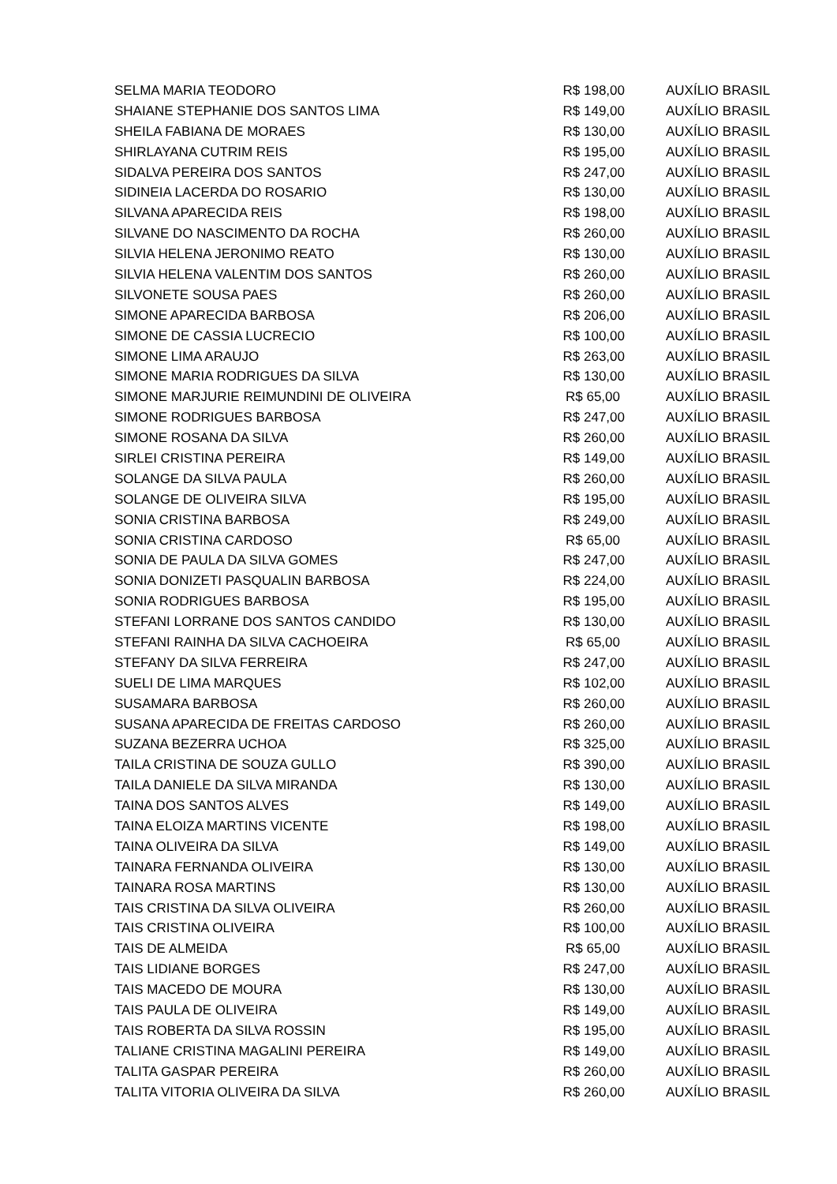| SELMA MARIA TEODORO | R$ 198,00 | AUXÍLIO BRASIL |
| SHAIANE STEPHANIE DOS SANTOS LIMA | R$ 149,00 | AUXÍLIO BRASIL |
| SHEILA FABIANA DE MORAES | R$ 130,00 | AUXÍLIO BRASIL |
| SHIRLAYANA CUTRIM REIS | R$ 195,00 | AUXÍLIO BRASIL |
| SIDALVA PEREIRA DOS SANTOS | R$ 247,00 | AUXÍLIO BRASIL |
| SIDINEIA LACERDA DO ROSARIO | R$ 130,00 | AUXÍLIO BRASIL |
| SILVANA APARECIDA REIS | R$ 198,00 | AUXÍLIO BRASIL |
| SILVANE DO NASCIMENTO DA ROCHA | R$ 260,00 | AUXÍLIO BRASIL |
| SILVIA HELENA JERONIMO REATO | R$ 130,00 | AUXÍLIO BRASIL |
| SILVIA HELENA VALENTIM DOS SANTOS | R$ 260,00 | AUXÍLIO BRASIL |
| SILVONETE SOUSA PAES | R$ 260,00 | AUXÍLIO BRASIL |
| SIMONE APARECIDA BARBOSA | R$ 206,00 | AUXÍLIO BRASIL |
| SIMONE DE CASSIA LUCRECIO | R$ 100,00 | AUXÍLIO BRASIL |
| SIMONE LIMA ARAUJO | R$ 263,00 | AUXÍLIO BRASIL |
| SIMONE MARIA RODRIGUES DA SILVA | R$ 130,00 | AUXÍLIO BRASIL |
| SIMONE MARJURIE REIMUNDINI DE OLIVEIRA | R$ 65,00 | AUXÍLIO BRASIL |
| SIMONE RODRIGUES BARBOSA | R$ 247,00 | AUXÍLIO BRASIL |
| SIMONE ROSANA DA SILVA | R$ 260,00 | AUXÍLIO BRASIL |
| SIRLEI CRISTINA PEREIRA | R$ 149,00 | AUXÍLIO BRASIL |
| SOLANGE DA SILVA PAULA | R$ 260,00 | AUXÍLIO BRASIL |
| SOLANGE DE OLIVEIRA SILVA | R$ 195,00 | AUXÍLIO BRASIL |
| SONIA CRISTINA BARBOSA | R$ 249,00 | AUXÍLIO BRASIL |
| SONIA CRISTINA CARDOSO | R$ 65,00 | AUXÍLIO BRASIL |
| SONIA DE PAULA DA SILVA GOMES | R$ 247,00 | AUXÍLIO BRASIL |
| SONIA DONIZETI PASQUALIN BARBOSA | R$ 224,00 | AUXÍLIO BRASIL |
| SONIA RODRIGUES BARBOSA | R$ 195,00 | AUXÍLIO BRASIL |
| STEFANI LORRANE DOS SANTOS CANDIDO | R$ 130,00 | AUXÍLIO BRASIL |
| STEFANI RAINHA DA SILVA CACHOEIRA | R$ 65,00 | AUXÍLIO BRASIL |
| STEFANY DA SILVA FERREIRA | R$ 247,00 | AUXÍLIO BRASIL |
| SUELI DE LIMA MARQUES | R$ 102,00 | AUXÍLIO BRASIL |
| SUSAMARA BARBOSA | R$ 260,00 | AUXÍLIO BRASIL |
| SUSANA APARECIDA DE FREITAS CARDOSO | R$ 260,00 | AUXÍLIO BRASIL |
| SUZANA BEZERRA UCHOA | R$ 325,00 | AUXÍLIO BRASIL |
| TAILA CRISTINA DE SOUZA GULLO | R$ 390,00 | AUXÍLIO BRASIL |
| TAILA DANIELE DA SILVA MIRANDA | R$ 130,00 | AUXÍLIO BRASIL |
| TAINA DOS SANTOS ALVES | R$ 149,00 | AUXÍLIO BRASIL |
| TAINA ELOIZA MARTINS VICENTE | R$ 198,00 | AUXÍLIO BRASIL |
| TAINA OLIVEIRA DA SILVA | R$ 149,00 | AUXÍLIO BRASIL |
| TAINARA FERNANDA OLIVEIRA | R$ 130,00 | AUXÍLIO BRASIL |
| TAINARA ROSA MARTINS | R$ 130,00 | AUXÍLIO BRASIL |
| TAIS CRISTINA DA SILVA OLIVEIRA | R$ 260,00 | AUXÍLIO BRASIL |
| TAIS CRISTINA OLIVEIRA | R$ 100,00 | AUXÍLIO BRASIL |
| TAIS DE ALMEIDA | R$ 65,00 | AUXÍLIO BRASIL |
| TAIS LIDIANE BORGES | R$ 247,00 | AUXÍLIO BRASIL |
| TAIS MACEDO DE MOURA | R$ 130,00 | AUXÍLIO BRASIL |
| TAIS PAULA DE OLIVEIRA | R$ 149,00 | AUXÍLIO BRASIL |
| TAIS ROBERTA DA SILVA ROSSIN | R$ 195,00 | AUXÍLIO BRASIL |
| TALIANE CRISTINA MAGALINI PEREIRA | R$ 149,00 | AUXÍLIO BRASIL |
| TALITA GASPAR PEREIRA | R$ 260,00 | AUXÍLIO BRASIL |
| TALITA VITORIA OLIVEIRA DA SILVA | R$ 260,00 | AUXÍLIO BRASIL |